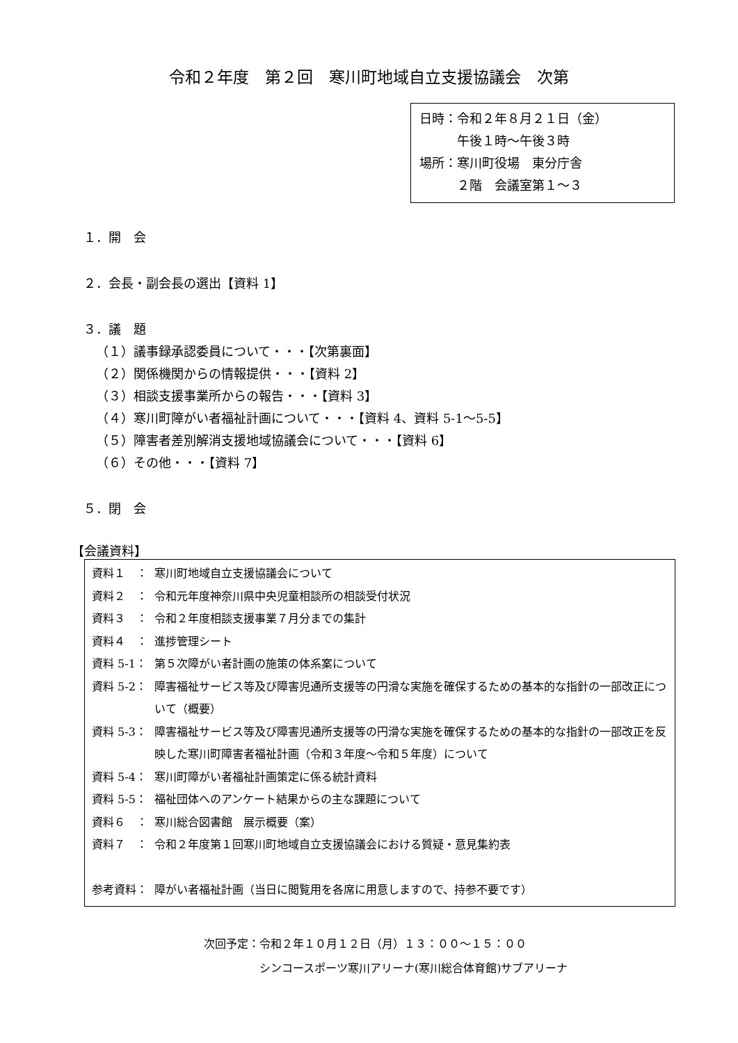令和２年度　第２回　寒川町地域自立支援協議会　次第
日時：令和２年８月２１日（金）
　　　午後１時〜午後３時
場所：寒川町役場　東分庁舎
　　　２階　会議室第１〜３
１．開　会
２．会長・副会長の選出【資料 1】
３．議　題
（１）議事録承認委員について・・・【次第裏面】
（２）関係機関からの情報提供・・・【資料 2】
（３）相談支援事業所からの報告・・・【資料 3】
（４）寒川町障がい者福祉計画について・・・【資料 4、資料 5-1〜5-5】
（５）障害者差別解消支援地域協議会について・・・【資料 6】
（６）その他・・・【資料 7】
５．閉　会
【会議資料】
資料１　： 寒川町地域自立支援協議会について
資料２　： 令和元年度神奈川県中央児童相談所の相談受付状況
資料３　： 令和２年度相談支援事業７月分までの集計
資料４　： 進捗管理シート
資料 5-1： 第５次障がい者計画の施策の体系案について
資料 5-2： 障害福祉サービス等及び障害児通所支援等の円滑な実施を確保するための基本的な指針の一部改正について（概要）
資料 5-3： 障害福祉サービス等及び障害児通所支援等の円滑な実施を確保するための基本的な指針の一部改正を反映した寒川町障害者福祉計画（令和３年度〜令和５年度）について
資料 5-4： 寒川町障がい者福祉計画策定に係る統計資料
資料 5-5： 福祉団体へのアンケート結果からの主な課題について
資料６　： 寒川総合図書館　展示概要（案）
資料７　： 令和２年度第１回寒川町地域自立支援協議会における質疑・意見集約表
参考資料： 障がい者福祉計画（当日に閲覧用を各席に用意しますので、持参不要です）
次回予定：令和２年１０月１２日（月）１３：００〜１５：００
　　　　　シンコースポーツ寒川アリーナ(寒川総合体育館)サブアリーナ